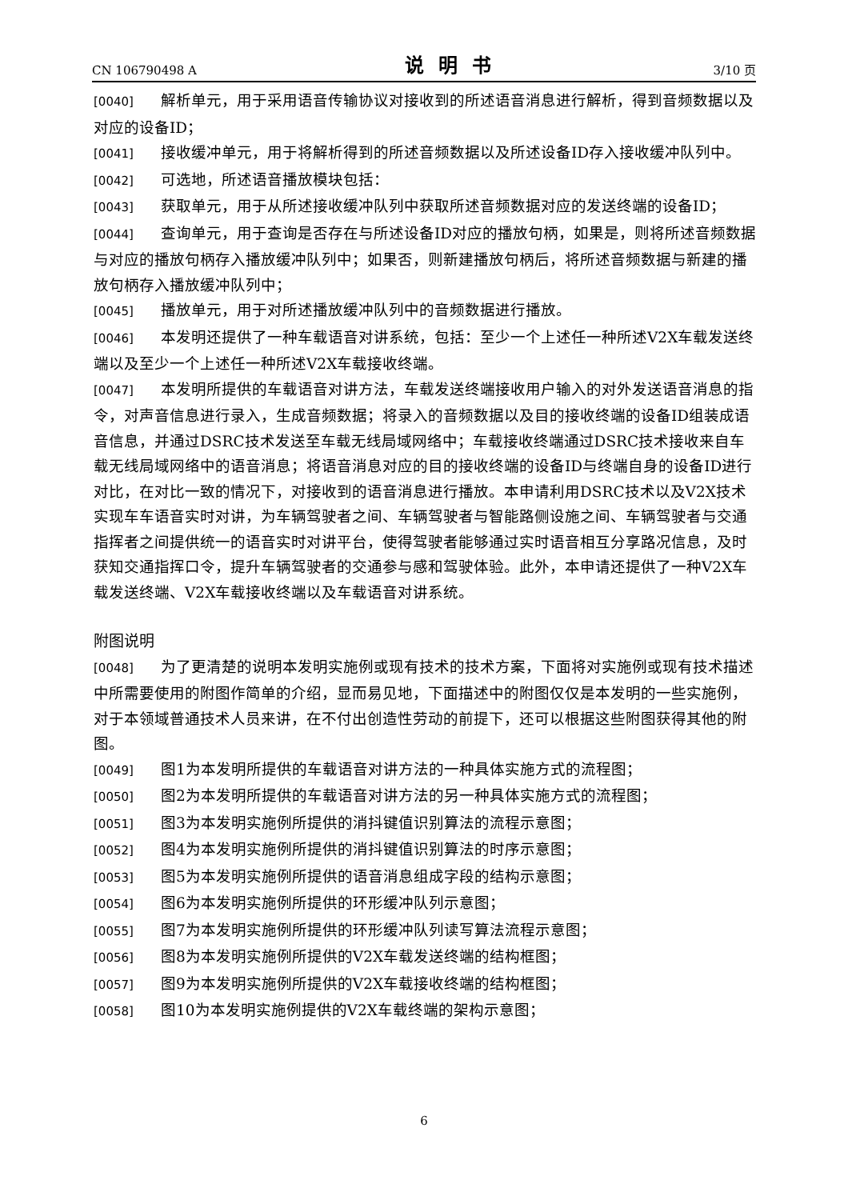CN 106790498 A 说明书 3/10 页
[0040] 解析单元，用于采用语音传输协议对接收到的所述语音消息进行解析，得到音频数据以及对应的设备ID；
[0041] 接收缓冲单元，用于将解析得到的所述音频数据以及所述设备ID存入接收缓冲队列中。
[0042] 可选地，所述语音播放模块包括：
[0043] 获取单元，用于从所述接收缓冲队列中获取所述音频数据对应的发送终端的设备ID；
[0044] 查询单元，用于查询是否存在与所述设备ID对应的播放句柄，如果是，则将所述音频数据与对应的播放句柄存入播放缓冲队列中；如果否，则新建播放句柄后，将所述音频数据与新建的播放句柄存入播放缓冲队列中；
[0045] 播放单元，用于对所述播放缓冲队列中的音频数据进行播放。
[0046] 本发明还提供了一种车载语音对讲系统，包括：至少一个上述任一种所述V2X车载发送终端以及至少一个上述任一种所述V2X车载接收终端。
[0047] 本发明所提供的车载语音对讲方法，车载发送终端接收用户输入的对外发送语音消息的指令，对声音信息进行录入，生成音频数据；将录入的音频数据以及目的接收终端的设备ID组装成语音信息，并通过DSRC技术发送至车载无线局域网络中；车载接收终端通过DSRC技术接收来自车载无线局域网络中的语音消息；将语音消息对应的目的接收终端的设备ID与终端自身的设备ID进行对比，在对比一致的情况下，对接收到的语音消息进行播放。本申请利用DSRC技术以及V2X技术实现车车语音实时对讲，为车辆驾驶者之间、车辆驾驶者与智能路侧设施之间、车辆驾驶者与交通指挥者之间提供统一的语音实时对讲平台，使得驾驶者能够通过实时语音相互分享路况信息，及时获知交通指挥口令，提升车辆驾驶者的交通参与感和驾驶体验。此外，本申请还提供了一种V2X车载发送终端、V2X车载接收终端以及车载语音对讲系统。
附图说明
[0048] 为了更清楚的说明本发明实施例或现有技术的技术方案，下面将对实施例或现有技术描述中所需要使用的附图作简单的介绍，显而易见地，下面描述中的附图仅仅是本发明的一些实施例，对于本领域普通技术人员来讲，在不付出创造性劳动的前提下，还可以根据这些附图获得其他的附图。
[0049] 图1为本发明所提供的车载语音对讲方法的一种具体实施方式的流程图；
[0050] 图2为本发明所提供的车载语音对讲方法的另一种具体实施方式的流程图；
[0051] 图3为本发明实施例所提供的消抖键值识别算法的流程示意图；
[0052] 图4为本发明实施例所提供的消抖键值识别算法的时序示意图；
[0053] 图5为本发明实施例所提供的语音消息组成字段的结构示意图；
[0054] 图6为本发明实施例所提供的环形缓冲队列示意图；
[0055] 图7为本发明实施例所提供的环形缓冲队列读写算法流程示意图；
[0056] 图8为本发明实施例所提供的V2X车载发送终端的结构框图；
[0057] 图9为本发明实施例所提供的V2X车载接收终端的结构框图；
[0058] 图10为本发明实施例提供的V2X车载终端的架构示意图；
6